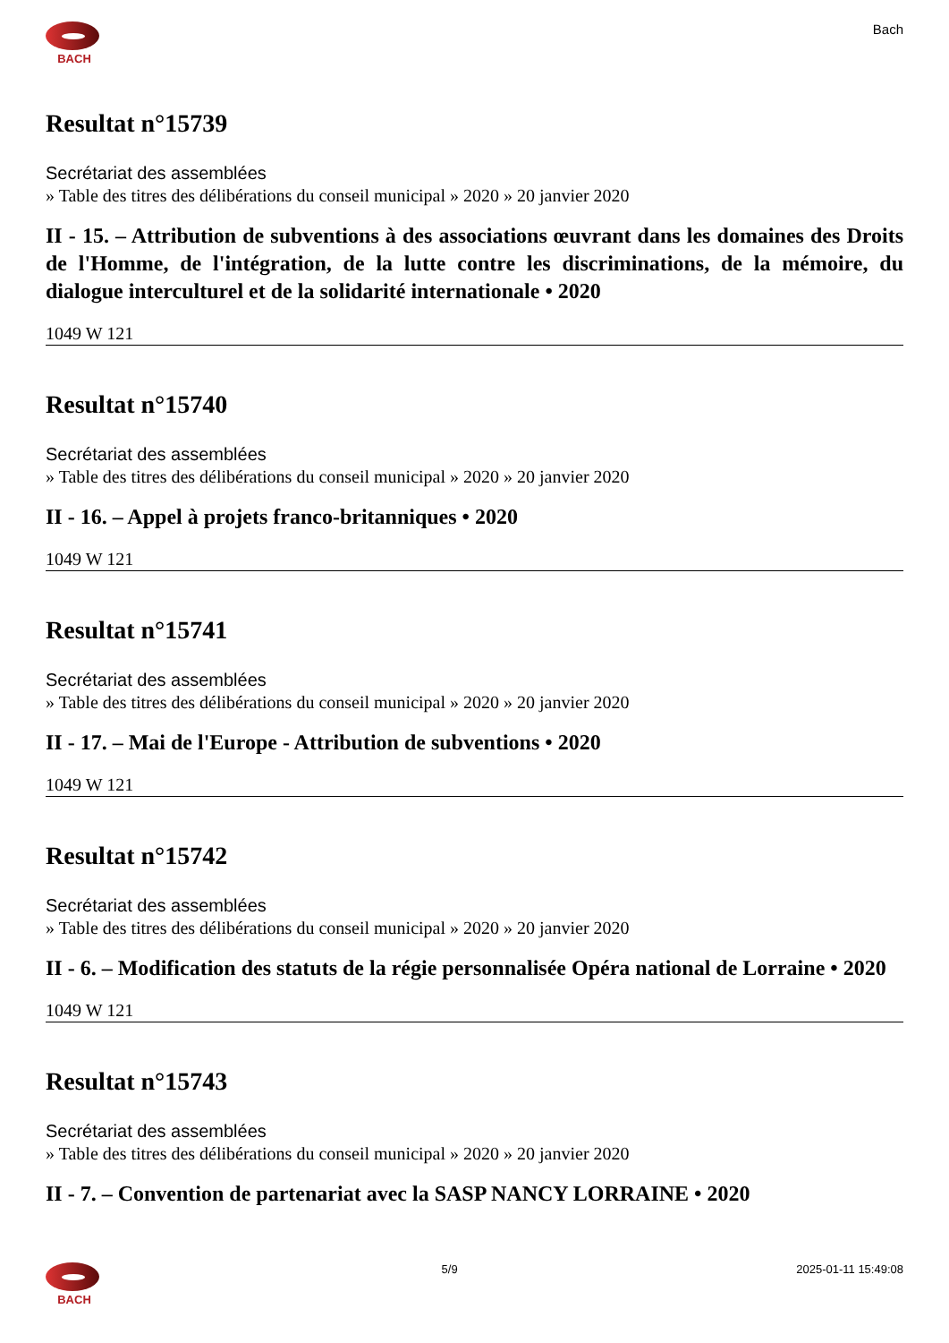BACH
Bach
Resultat n°15739
Secrétariat des assemblées
» Table des titres des délibérations du conseil municipal » 2020 » 20 janvier 2020
II - 15. – Attribution de subventions à des associations œuvrant dans les domaines des Droits de l'Homme, de l'intégration, de la lutte contre les discriminations, de la mémoire, du dialogue interculturel et de la solidarité internationale • 2020
1049 W 121
Resultat n°15740
Secrétariat des assemblées
» Table des titres des délibérations du conseil municipal » 2020 » 20 janvier 2020
II - 16. – Appel à projets franco-britanniques • 2020
1049 W 121
Resultat n°15741
Secrétariat des assemblées
» Table des titres des délibérations du conseil municipal » 2020 » 20 janvier 2020
II - 17. – Mai de l'Europe - Attribution de subventions • 2020
1049 W 121
Resultat n°15742
Secrétariat des assemblées
» Table des titres des délibérations du conseil municipal » 2020 » 20 janvier 2020
II - 6. – Modification des statuts de la régie personnalisée Opéra national de Lorraine • 2020
1049 W 121
Resultat n°15743
Secrétariat des assemblées
» Table des titres des délibérations du conseil municipal » 2020 » 20 janvier 2020
II - 7. – Convention de partenariat avec la SASP NANCY LORRAINE • 2020
BACH 5/9 2025-01-11 15:49:08